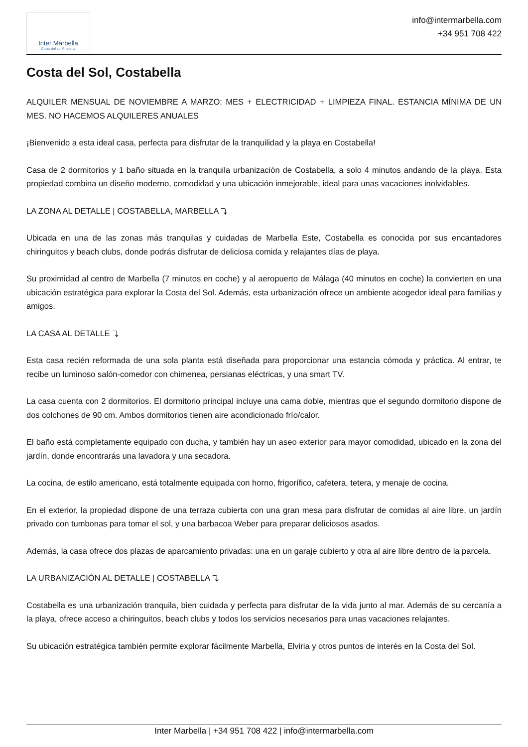Inter Marbella
Costa del sol Property
info@intermarbella.com
+34 951 708 422
Costa del Sol, Costabella
ALQUILER MENSUAL DE NOVIEMBRE A MARZO: MES + ELECTRICIDAD + LIMPIEZA FINAL. ESTANCIA MÍNIMA DE UN MES. NO HACEMOS ALQUILERES ANUALES
¡Bienvenido a esta ideal casa, perfecta para disfrutar de la tranquilidad y la playa en Costabella!
Casa de 2 dormitorios y 1 baño situada en la tranquila urbanización de Costabella, a solo 4 minutos andando de la playa. Esta propiedad combina un diseño moderno, comodidad y una ubicación inmejorable, ideal para unas vacaciones inolvidables.
LA ZONA AL DETALLE | COSTABELLA, MARBELLA ⤵
Ubicada en una de las zonas más tranquilas y cuidadas de Marbella Este, Costabella es conocida por sus encantadores chiringuitos y beach clubs, donde podrás disfrutar de deliciosa comida y relajantes días de playa.
Su proximidad al centro de Marbella (7 minutos en coche) y al aeropuerto de Málaga (40 minutos en coche) la convierten en una ubicación estratégica para explorar la Costa del Sol. Además, esta urbanización ofrece un ambiente acogedor ideal para familias y amigos.
LA CASA AL DETALLE ⤵
Esta casa recién reformada de una sola planta está diseñada para proporcionar una estancia cómoda y práctica. Al entrar, te recibe un luminoso salón-comedor con chimenea, persianas eléctricas, y una smart TV.
La casa cuenta con 2 dormitorios. El dormitorio principal incluye una cama doble, mientras que el segundo dormitorio dispone de dos colchones de 90 cm. Ambos dormitorios tienen aire acondicionado frío/calor.
El baño está completamente equipado con ducha, y también hay un aseo exterior para mayor comodidad, ubicado en la zona del jardín, donde encontrarás una lavadora y una secadora.
La cocina, de estilo americano, está totalmente equipada con horno, frigorífico, cafetera, tetera, y menaje de cocina.
En el exterior, la propiedad dispone de una terraza cubierta con una gran mesa para disfrutar de comidas al aire libre, un jardín privado con tumbonas para tomar el sol, y una barbacoa Weber para preparar deliciosos asados.
Además, la casa ofrece dos plazas de aparcamiento privadas: una en un garaje cubierto y otra al aire libre dentro de la parcela.
LA URBANIZACIÓN AL DETALLE | COSTABELLA ⤵
Costabella es una urbanización tranquila, bien cuidada y perfecta para disfrutar de la vida junto al mar. Además de su cercanía a la playa, ofrece acceso a chiringuitos, beach clubs y todos los servicios necesarios para unas vacaciones relajantes.
Su ubicación estratégica también permite explorar fácilmente Marbella, Elviria y otros puntos de interés en la Costa del Sol.
Inter Marbella | +34 951 708 422 | info@intermarbella.com